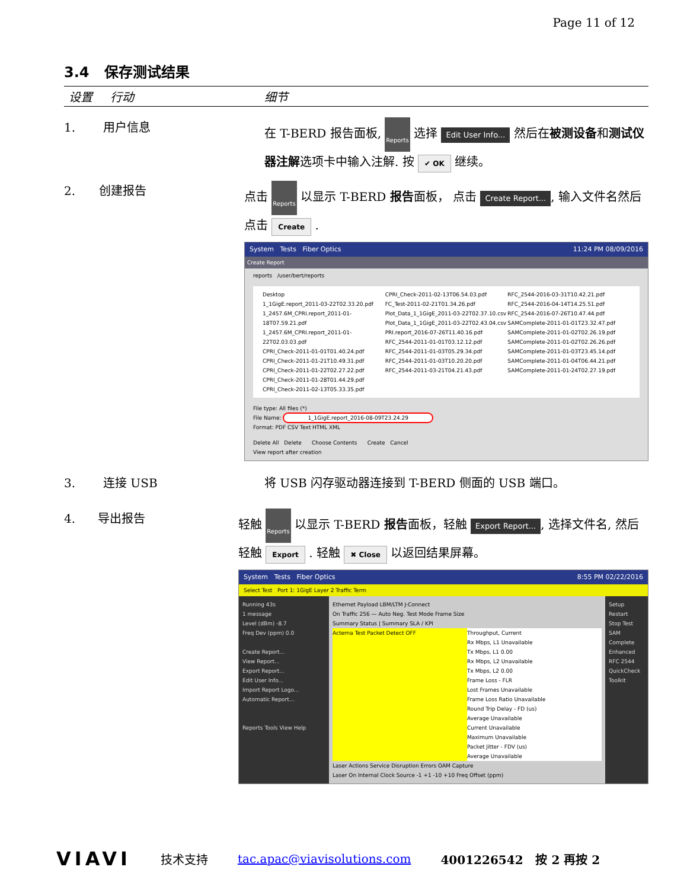Page 11 of 12
3.4 保存测试结果
设置 行动 细节
1. 用户信息 在 T-BERD 报告面板, Reports 选择 Edit User Info... 然后在被测设备和测试仪器注解选项卡中输入注解. 按 ✔ OK 继续。
2. 创建报告 点击 Reports 以显示 T-BERD 报告面板， 点击 Create Report..., 输入文件名然后点击 Create .
System Tests Fiber Optics 11:24 PM 08/09/2016
Create Report
reports /user/bert/reports
Desktop
1_1GigE.report_2011-03-22T02.33.20.pdf
1_2457.6M_CPRI.report_2011-01-18T07.59.21.pdf
1_2457.6M_CPRI.report_2011-01-22T02.03.03.pdf
CPRI_Check-2011-01-01T01.40.24.pdf
CPRI_Check-2011-01-21T10.49.31.pdf
CPRI_Check-2011-01-22T02.27.22.pdf
CPRI_Check-2011-01-28T01.44.29.pdf
CPRI_Check-2011-02-13T05.33.35.pdf
CPRI_Check-2011-02-13T06.54.03.pdf
FC_Test-2011-02-21T01.34.26.pdf
Plot_Data_1_1GigE_2011-03-22T02.37.10.csv
Plot_Data_1_1GigE_2011-03-22T02.43.04.csv
PRI.report_2016-07-26T11.40.16.pdf
RFC_2544-2011-01-01T03.12.12.pdf
RFC_2544-2011-01-03T05.29.34.pdf
RFC_2544-2011-01-03T10.20.20.pdf
RFC_2544-2011-03-21T04.21.43.pdf
RFC_2544-2016-03-31T10.42.21.pdf
RFC_2544-2016-04-14T14.25.51.pdf
RFC_2544-2016-07-26T10.47.44.pdf
SAMComplete-2011-01-01T23.32.47.pdf
SAMComplete-2011-01-02T02.26.19.pdf
SAMComplete-2011-01-02T02.26.26.pdf
SAMComplete-2011-01-03T23.45.14.pdf
SAMComplete-2011-01-04T06.44.21.pdf
SAMComplete-2011-01-24T02.27.19.pdf
File type: All files (*)
File Name: 1_1GigE.report_2016-08-09T23.24.29
Format: PDF CSV Text HTML XML
Delete All Delete Choose Contents Create Cancel
View report after creation
3. 连接 USB 将 USB 闪存驱动器连接到 T-BERD 侧面的 USB 端口。
4. 导出报告 轻触 Reports 以显示 T-BERD 报告面板，轻触 Export Report..., 选择文件名, 然后轻触 Export . 轻触 ✖ Close 以返回结果屏幕。
System Tests Fiber Optics 8:55 PM 02/22/2016
Select Test Port 1: 1GigE Layer 2 Traffic Term
Running 43s
1 message
Level (dBm) -8.7
Freq Dev (ppm) 0.0
Create Report...
View Report...
Export Report...
Edit User Info...
Import Report Logo...
Automatic Report...
Reports Tools View Help
Ethernet Payload LBM/LTM J-Connect
On Traffic 256 — Auto Neg. Test Mode Frame Size
Summary Status | Summary SLA / KPI
Acterna Test Packet Detect OFF Throughput, Current
Rx Mbps, L1 Unavailable
Tx Mbps, L1 0.00
Rx Mbps, L2 Unavailable
Tx Mbps, L2 0.00
Frame Loss - FLR
Lost Frames Unavailable
Frame Loss Ratio Unavailable
Round Trip Delay - FD (us)
Average Unavailable
Current Unavailable
Maximum Unavailable
Packet Jitter - FDV (us)
Average Unavailable
Laser Actions Service Disruption Errors OAM Capture
Laser On Internal Clock Source -1 +1 -10 +10 Freq Offset (ppm)
Setup
Restart
Stop Test
SAM Complete
Enhanced RFC 2544
QuickCheck Toolkit
VIAVI 技术支持 tac.apac@viavisolutions.com 4001226542 按 2 再按 2